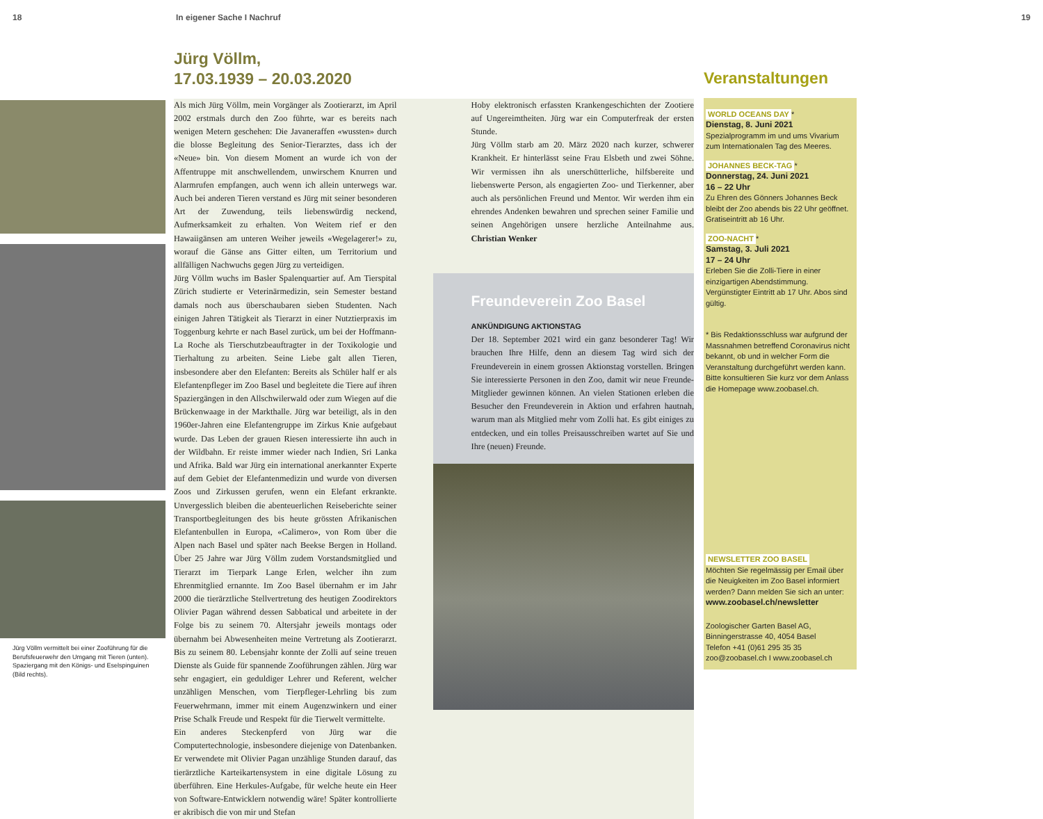18 In eigener Sache I Nachruf 19
Jürg Völlm vermittelt bei einer Zooführung für die Berufsfeuerwehr den Umgang mit Tieren (unten). Spaziergang mit den Königs- und Eselspinguinen (Bild rechts).
Jürg Völlm,
17.03.1939 – 20.03.2020
Als mich Jürg Völlm, mein Vorgänger als Zootierarzt, im April 2002 erstmals durch den Zoo führte, war es bereits nach wenigen Metern geschehen: Die Javaneraffen «wussten» durch die blosse Begleitung des Senior-Tierarztes, dass ich der «Neue» bin. Von diesem Moment an wurde ich von der Affentruppe mit anschwellendem, unwirschem Knurren und Alarmrufen empfangen, auch wenn ich allein unterwegs war. Auch bei anderen Tieren verstand es Jürg mit seiner besonderen Art der Zuwendung, teils liebenswürdig neckend, Aufmerksamkeit zu erhalten. Von Weitem rief er den Hawaiigänsen am unteren Weiher jeweils «Wegelagerer!» zu, worauf die Gänse ans Gitter eilten, um Territorium und allfälligen Nachwuchs gegen Jürg zu verteidigen.
Jürg Völlm wuchs im Basler Spalenquartier auf. Am Tierspital Zürich studierte er Veterinärmedizin, sein Semester bestand damals noch aus überschaubaren sieben Studenten. Nach einigen Jahren Tätigkeit als Tierarzt in einer Nutztierpraxis im Toggenburg kehrte er nach Basel zurück, um bei der Hoffmann-La Roche als Tierschutzbeauftragter in der Toxikologie und Tierhaltung zu arbeiten. Seine Liebe galt allen Tieren, insbesondere aber den Elefanten: Bereits als Schüler half er als Elefantenpfleger im Zoo Basel und begleitete die Tiere auf ihren Spaziergängen in den Allschwilerwald oder zum Wiegen auf die Brückenwaage in der Markthalle. Jürg war beteiligt, als in den 1960er-Jahren eine Elefantengruppe im Zirkus Knie aufgebaut wurde. Das Leben der grauen Riesen interessierte ihn auch in der Wildbahn. Er reiste immer wieder nach Indien, Sri Lanka und Afrika. Bald war Jürg ein international anerkannter Experte auf dem Gebiet der Elefantenmedizin und wurde von diversen Zoos und Zirkussen gerufen, wenn ein Elefant erkrankte. Unvergesslich bleiben die abenteuerlichen Reiseberichte seiner Transportbegleitungen des bis heute grössten Afrikanischen Elefantenbullen in Europa, «Calimero», von Rom über die Alpen nach Basel und später nach Beekse Bergen in Holland. Über 25 Jahre war Jürg Völlm zudem Vorstandsmitglied und Tierarzt im Tierpark Lange Erlen, welcher ihn zum Ehrenmitglied ernannte. Im Zoo Basel übernahm er im Jahr 2000 die tierärztliche Stellvertretung des heutigen Zoodirektors Olivier Pagan während dessen Sabbatical und arbeitete in der Folge bis zu seinem 70. Altersjahr jeweils montags oder übernahm bei Abwesenheiten meine Vertretung als Zootierarzt. Bis zu seinem 80. Lebensjahr konnte der Zolli auf seine treuen Dienste als Guide für spannende Zooführungen zählen. Jürg war sehr engagiert, ein geduldiger Lehrer und Referent, welcher unzähligen Menschen, vom Tierpfleger-Lehrling bis zum Feuerwehrmann, immer mit einem Augenzwinkern und einer Prise Schalk Freude und Respekt für die Tierwelt vermittelte.
Ein anderes Steckenpferd von Jürg war die Computertechnologie, insbesondere diejenige von Datenbanken. Er verwendete mit Olivier Pagan unzählige Stunden darauf, das tierärztliche Karteikartensystem in eine digitale Lösung zu überführen. Eine Herkules-Aufgabe, für welche heute ein Heer von Software-Entwicklern notwendig wäre! Später kontrollierte er akribisch die von mir und Stefan
Hoby elektronisch erfassten Krankengeschichten der Zootiere auf Ungereimtheiten. Jürg war ein Computerfreak der ersten Stunde.
Jürg Völlm starb am 20. März 2020 nach kurzer, schwerer Krankheit. Er hinterlässt seine Frau Elsbeth und zwei Söhne. Wir vermissen ihn als unerschütterliche, hilfsbereite und liebenswerte Person, als engagierten Zoo- und Tierkenner, aber auch als persönlichen Freund und Mentor. Wir werden ihm ein ehrendes Andenken bewahren und sprechen seiner Familie und seinen Angehörigen unsere herzliche Anteilnahme aus. Christian Wenker
Freundeverein Zoo Basel
ANKÜNDIGUNG AKTIONSTAG
Der 18. September 2021 wird ein ganz besonderer Tag! Wir brauchen Ihre Hilfe, denn an diesem Tag wird sich der Freundeverein in einem grossen Aktionstag vorstellen. Bringen Sie interessierte Personen in den Zoo, damit wir neue Freunde-Mitglieder gewinnen können. An vielen Stationen erleben die Besucher den Freundeverein in Aktion und erfahren hautnah, warum man als Mitglied mehr vom Zolli hat. Es gibt einiges zu entdecken, und ein tolles Preisausschreiben wartet auf Sie und Ihre (neuen) Freunde.
Veranstaltungen
WORLD OCEANS DAY *
Dienstag, 8. Juni 2021
Spezialprogramm im und ums Vivarium zum Internationalen Tag des Meeres.
JOHANNES BECK-TAG *
Donnerstag, 24. Juni 2021
16 – 22 Uhr
Zu Ehren des Gönners Johannes Beck bleibt der Zoo abends bis 22 Uhr geöffnet. Gratiseintritt ab 16 Uhr.
ZOO-NACHT *
Samstag, 3. Juli 2021
17 – 24 Uhr
Erleben Sie die Zolli-Tiere in einer einzigartigen Abendstimmung. Vergünstigter Eintritt ab 17 Uhr. Abos sind gültig.
* Bis Redaktionsschluss war aufgrund der Massnahmen betreffend Coronavirus nicht bekannt, ob und in welcher Form die Veranstaltung durchgeführt werden kann. Bitte konsultieren Sie kurz vor dem Anlass die Homepage www.zoobasel.ch.
NEWSLETTER ZOO BASEL
Möchten Sie regelmässig per Email über die Neuigkeiten im Zoo Basel informiert werden? Dann melden Sie sich an unter:
www.zoobasel.ch/newsletter
Zoologischer Garten Basel AG,
Binningerstrasse 40, 4054 Basel
Telefon +41 (0)61 295 35 35
zoo@zoobasel.ch I www.zoobasel.ch